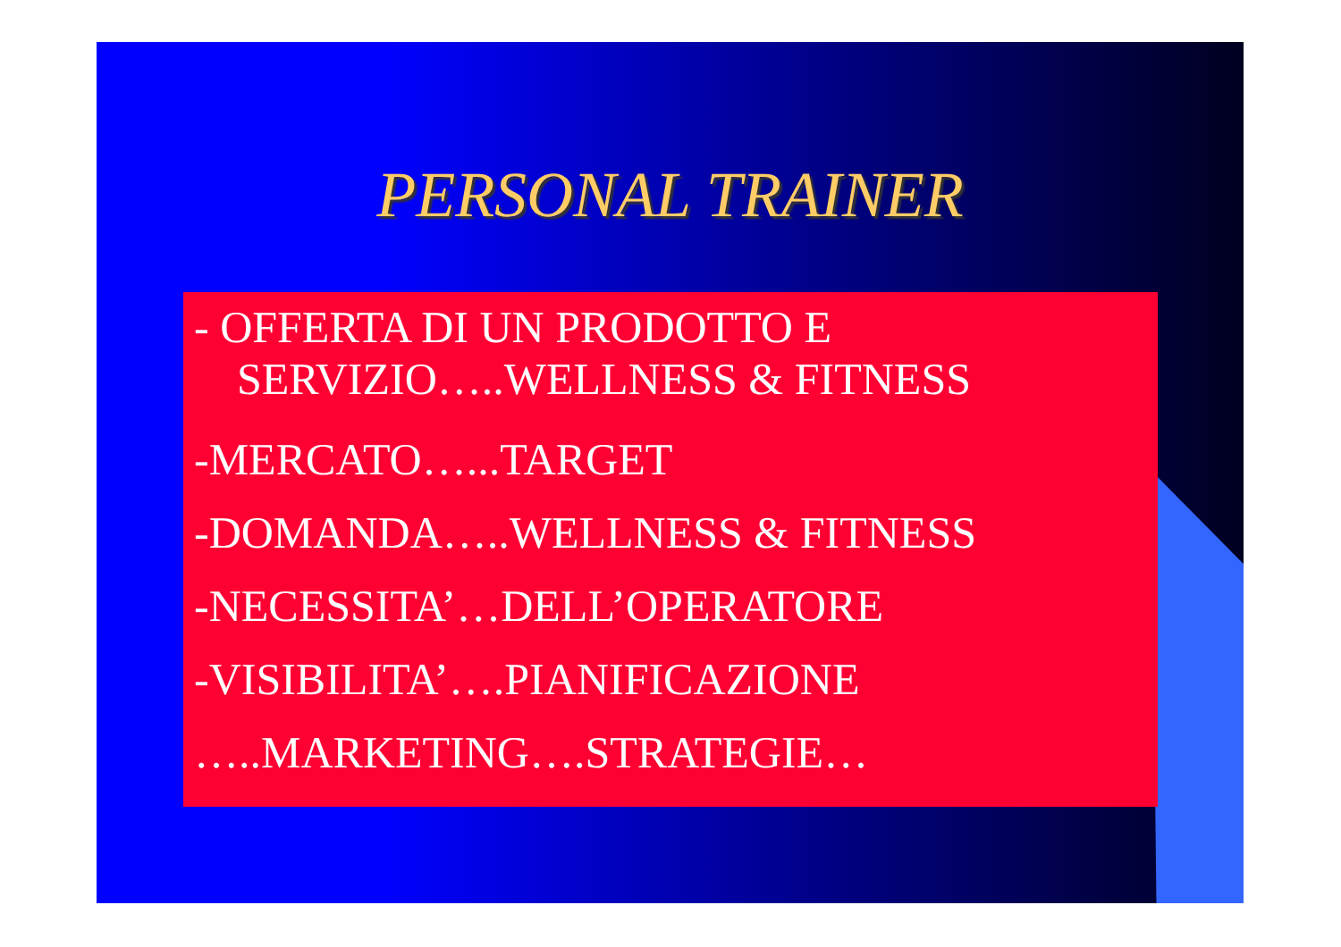PERSONAL TRAINER
- OFFERTA DI UN PRODOTTO E
SERVIZIO…..WELLNESS & FITNESS
-MERCATO…...TARGET
-DOMANDA…..WELLNESS & FITNESS
-NECESSITA’…DELL’OPERATORE
-VISIBILITA’….PIANIFICAZIONE
…..MARKETING….STRATEGIE…